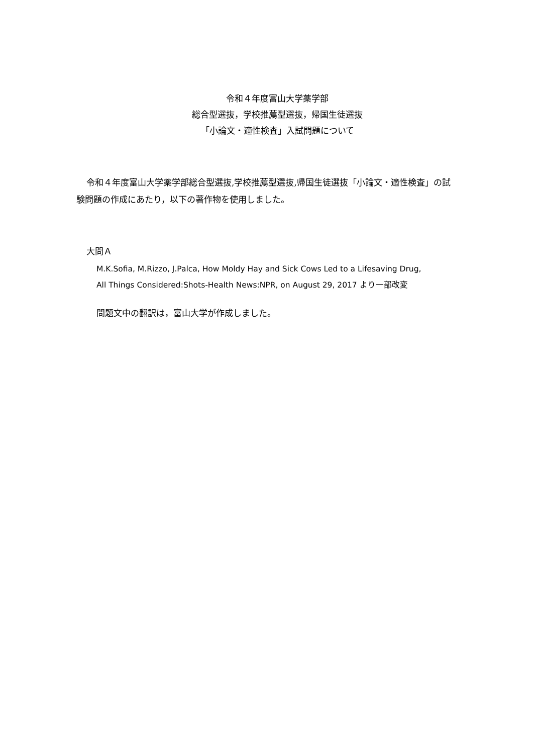令和４年度富山大学薬学部
総合型選抜，学校推薦型選抜，帰国生徒選抜
「小論文・適性検査」入試問題について
令和４年度富山大学薬学部総合型選抜,学校推薦型選抜,帰国生徒選抜「小論文・適性検査」の試験問題の作成にあたり，以下の著作物を使用しました。
大問Ａ
M.K.Sofia, M.Rizzo, J.Palca, How Moldy Hay and Sick Cows Led to a Lifesaving Drug,
All Things Considered:Shots-Health News:NPR, on August 29, 2017 より一部改変
問題文中の翻訳は，富山大学が作成しました。